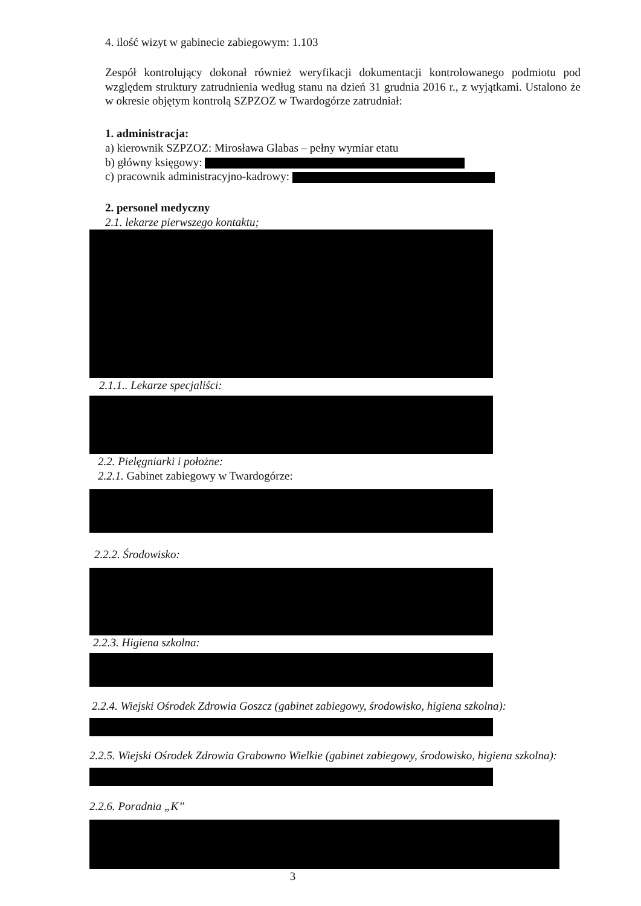4. ilość wizyt w gabinecie zabiegowym: 1.103
Zespół kontrolujący dokonał również weryfikacji dokumentacji kontrolowanego podmiotu pod względem struktury zatrudnienia według stanu na dzień 31 grudnia 2016 r., z wyjątkami. Ustalono że w okresie objętym kontrolą SZPZOZ w Twardogórze zatrudniał:
1. administracja:
a) kierownik SZPZOZ: Mirosława Glabas – pełny wymiar etatu
b) główny księgowy:
c) pracownik administracyjno-kadrowy:
2. personel medyczny
2.1. lekarze pierwszego kontaktu;
2.1.1.. Lekarze specjaliści:
2.2. Pielęgniarki i położne:
2.2.1. Gabinet zabiegowy w Twardogórze:
2.2.2. Środowisko:
2.2.3. Higiena szkolna:
2.2.4. Wiejski Ośrodek Zdrowia Goszcz (gabinet zabiegowy, środowisko, higiena szkolna):
2.2.5. Wiejski Ośrodek Zdrowia Grabowno Wielkie (gabinet zabiegowy, środowisko, higiena szkolna):
2.2.6. Poradnia „K”
3